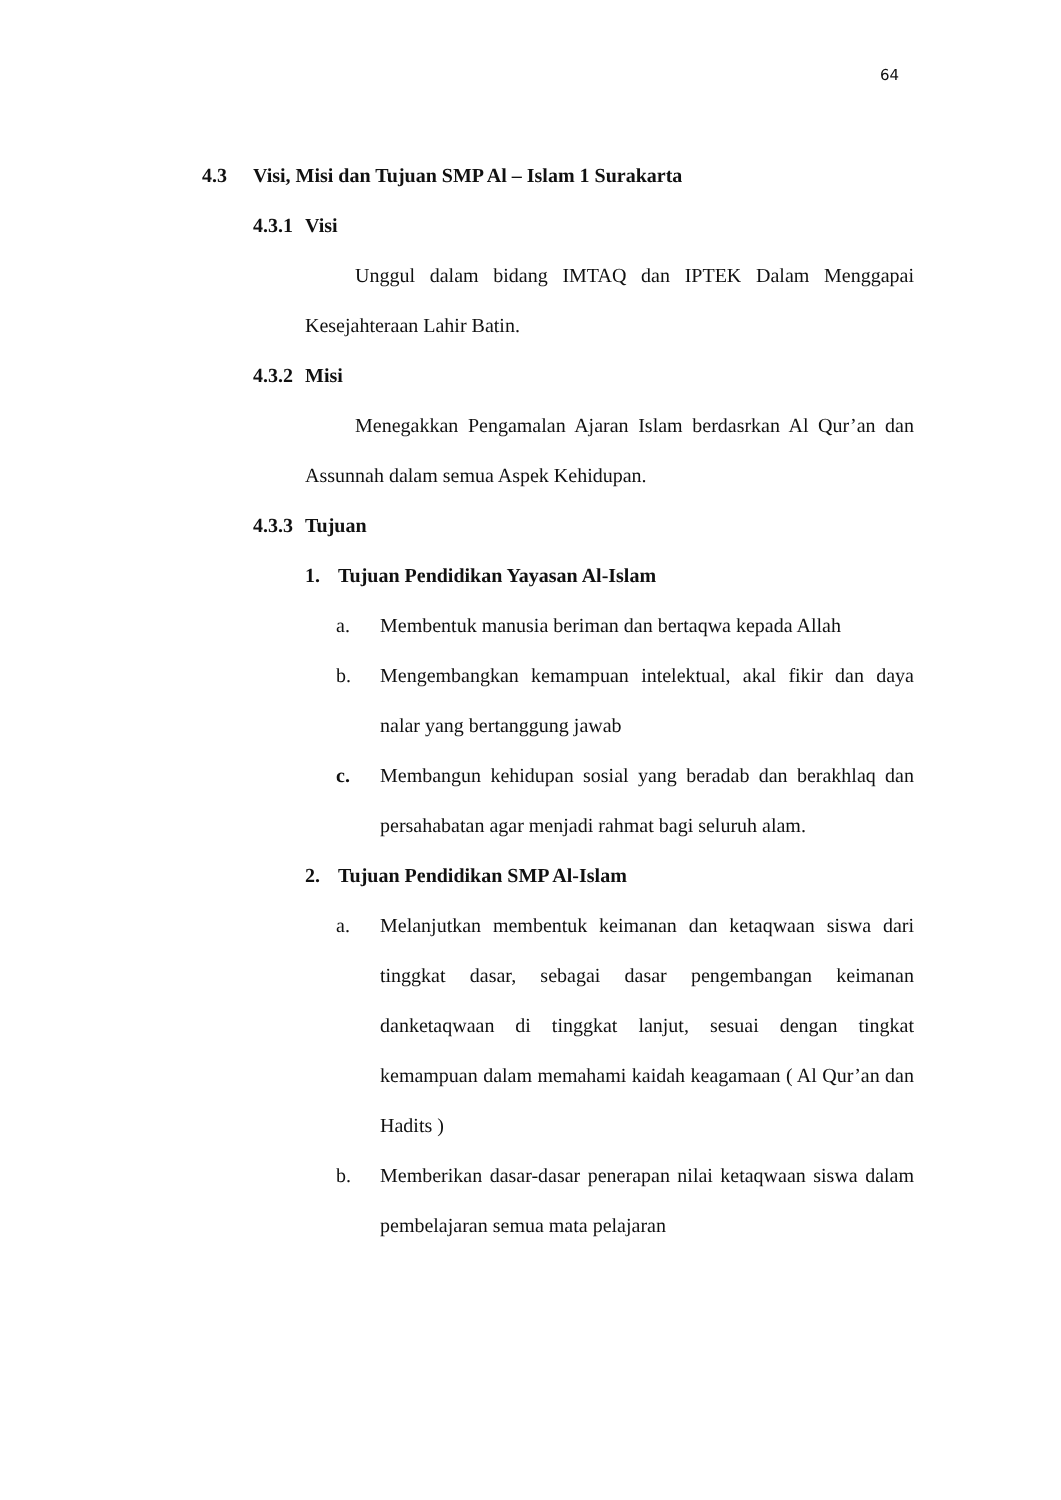64
4.3 Visi, Misi dan Tujuan SMP Al – Islam 1 Surakarta
4.3.1 Visi
Unggul dalam bidang IMTAQ dan IPTEK Dalam Menggapai Kesejahteraan Lahir Batin.
4.3.2 Misi
Menegakkan Pengamalan Ajaran Islam berdasrkan Al Qur’an dan Assunnah dalam semua Aspek Kehidupan.
4.3.3 Tujuan
1. Tujuan Pendidikan Yayasan Al-Islam
a. Membentuk manusia beriman dan bertaqwa kepada Allah
b. Mengembangkan kemampuan intelektual, akal fikir dan daya nalar yang bertanggung jawab
c. Membangun kehidupan sosial yang beradab dan berakhlaq dan persahabatan agar menjadi rahmat bagi seluruh alam.
2. Tujuan Pendidikan SMP Al-Islam
a. Melanjutkan membentuk keimanan dan ketaqwaan siswa dari tinggkat dasar, sebagai dasar pengembangan keimanan danketaqwaan di tinggkat lanjut, sesuai dengan tingkat kemampuan dalam memahami kaidah keagamaan ( Al Qur’an dan Hadits )
b. Memberikan dasar-dasar penerapan nilai ketaqwaan siswa dalam pembelajaran semua mata pelajaran